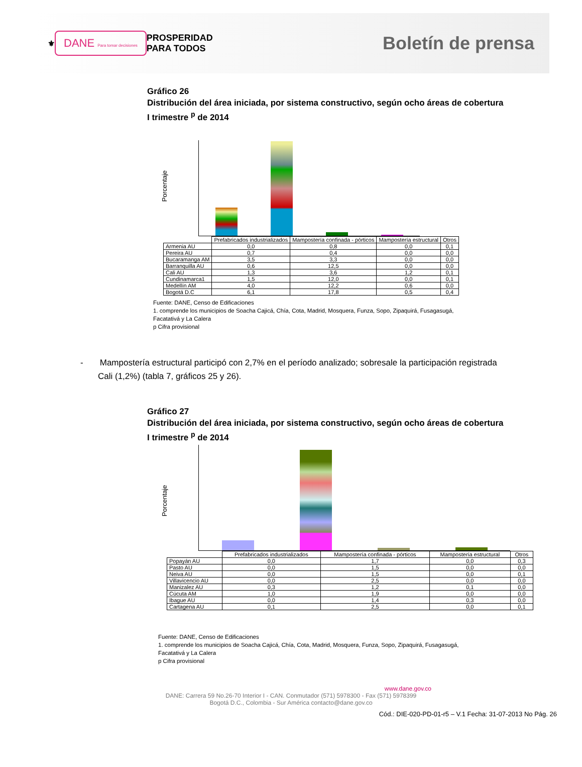⚜
DANE Para tomar decisiones
PROSPERIDAD
PARA TODOS
Boletín de prensa
Gráfico 26
Distribución del área iniciada, por sistema constructivo, según ocho áreas de cobertura
I trimestre <sup>p</sup> de 2014
Porcentaje
| | Prefabricados industrializados | Mampostería confinada - pórticos | Mampostería estructural | Otros |
| Armenia AU | 0,0 | 0,8 | 0,0 | 0,1 |
| Pereira AU | 0,7 | 0,4 | 0,0 | 0,0 |
| Bucaramanga AM | 3,5 | 3,3 | 0,0 | 0,0 |
| Barranquilla AU | 0,6 | 12,5 | 0,0 | 0,0 |
| Cali AU | 1,3 | 3,6 | 1,2 | 0,1 |
| Cundinamarca1 | 1,5 | 12,0 | 0,0 | 0,1 |
| Medellín AM | 4,0 | 12,2 | 0,6 | 0,0 |
| Bogotá D.C | 6,1 | 17,8 | 0,5 | 0,4 |
Fuente: DANE, Censo de Edificaciones
1. comprende los municipios de Soacha Cajicá, Chía, Cota, Madrid, Mosquera, Funza, Sopo, Zipaquirá, Fusagasugá,
Facatativá y La Calera
p Cifra provisional
- Mampostería estructural participó con 2,7% en el período analizado; sobresale la participación registrada Cali (1,2%) (tabla 7, gráficos 25 y 26).
Gráfico 27
Distribución del área iniciada, por sistema constructivo, según ocho áreas de cobertura
I trimestre <sup>p</sup> de 2014
Porcentaje
| | Prefabricados industrializados | Mampostería confinada - pórticos | Mampostería estructural | Otros |
| Popayán AU | 0,0 | 1,7 | 0,0 | 0,3 |
| Pasto AU | 0,0 | 1,5 | 0,0 | 0,0 |
| Neiva AU | 0,0 | 1,5 | 0,0 | 0,1 |
| Villavicencio AU | 0,0 | 2,5 | 0,0 | 0,0 |
| Manizalez AU | 0,3 | 1,2 | 0,1 | 0,0 |
| Cúcuta AM | 1,0 | 1,9 | 0,0 | 0,0 |
| Ibague AU | 0,0 | 1,4 | 0,3 | 0,0 |
| Cartagena AU | 0,1 | 2,5 | 0,0 | 0,1 |
Fuente: DANE, Censo de Edificaciones
1. comprende los municipios de Soacha Cajicá, Chía, Cota, Madrid, Mosquera, Funza, Sopo, Zipaquirá, Fusagasugá,
Facatativá y La Calera
p Cifra provisional
www.dane.gov.co
DANE: Carrera 59 No.26-70 Interior I - CAN. Conmutador (571) 5978300 - Fax (571) 5978399
Bogotá D.C., Colombia - Sur América contacto@dane.gov.co
Cód.: DIE-020-PD-01-r5 – V.1 Fecha: 31-07-2013 No Pág. 26